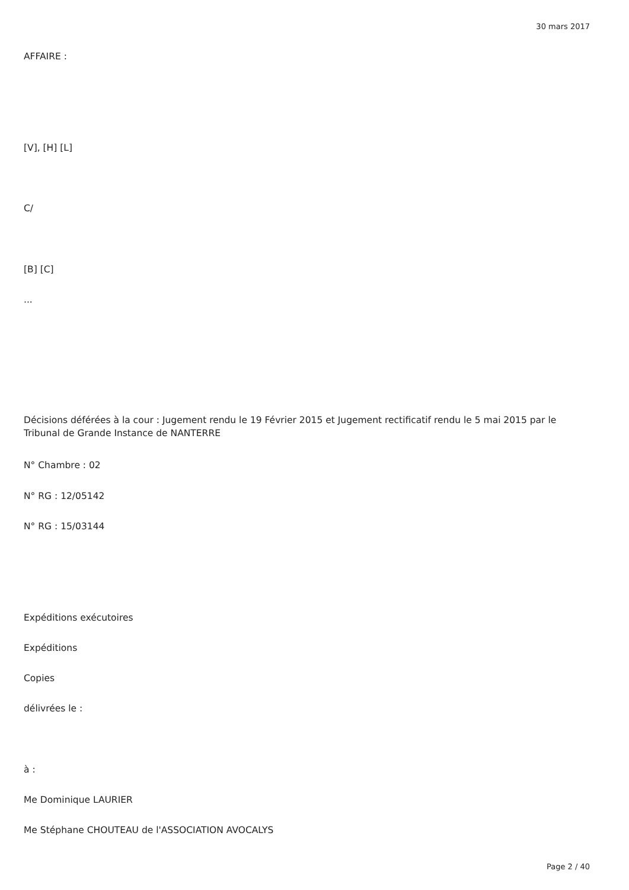30 mars 2017
AFFAIRE :
[V], [H] [L]
C/
[B] [C]
...
Décisions déférées à la cour : Jugement rendu le 19 Février 2015 et Jugement rectificatif rendu le 5 mai 2015 par le Tribunal de Grande Instance de NANTERRE
N° Chambre : 02
N° RG : 12/05142
N° RG : 15/03144
Expéditions exécutoires
Expéditions
Copies
délivrées le :
à :
Me Dominique LAURIER
Me Stéphane CHOUTEAU de l'ASSOCIATION AVOCALYS
Page 2 / 40